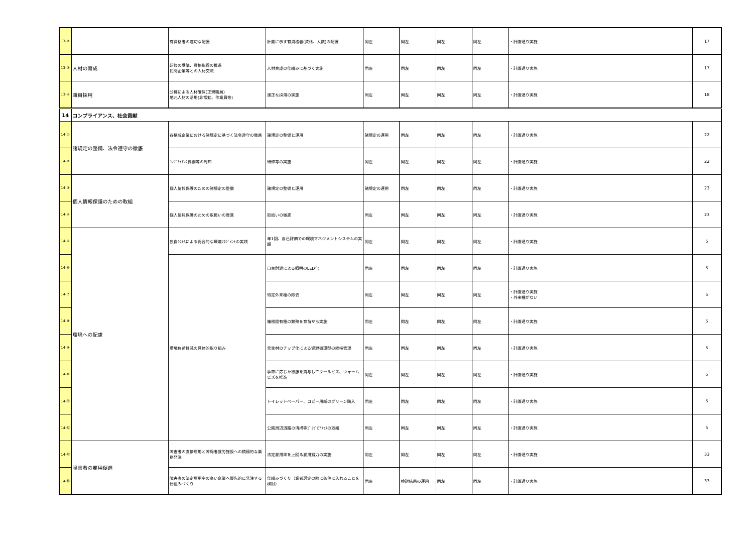| 13-② | | 有資格者の適切な配置 | 計画に示す有資格者(資格、人数)の配置 | 同左 | 同左 | 同左 | 同左 | ・計画通り実施 | 17 |
| 13-③ | 人材の育成 | 研修の受講、資格取得の推進 民間企業等との人材交流 | 人材育成の仕組みに基づく実施 | 同左 | 同左 | 同左 | 同左 | ・計画通り実施 | 17 |
| 13-④ | 職員採用 | 公募による人材確保(正規職員) 地元人材の活用(非常勤、作業員等) | 適正な採用の実施 | 同左 | 同左 | 同左 | 同左 | ・計画通り実施 | 18 |
| 14 | コンプライアンス、社会貢献 | | | | | | | | |
| 14-① | 諸規定の整備、法令遵守の徹底 | 各構成企業における諸規定に基づく法令遵守の徹底 | 諸規定の整備と運用 | 諸規定の運用 | 同左 | 同左 | 同左 | ・計画通り実施 | 22 |
| 14-② | | ｺﾝﾌﾟﾗｲｱﾝｽ要綱等の周知 | 研修等の実施 | 同左 | 同左 | 同左 | 同左 | ・計画通り実施 | 22 |
| 14-③ | 個人情報保護のための取組 | 個人情報保護のための諸規定の整備 | 諸規定の整備と運用 | 諸規定の運用 | 同左 | 同左 | 同左 | ・計画通り実施 | 23 |
| 14-④ | | 個人情報保護のための取扱いの徹底 | 取扱いの徹底 | 同左 | 同左 | 同左 | 同左 | ・計画通り実施 | 23 |
| 14-⑤ | 環境への配慮 | 独自ｼｽﾃﾑによる総合的な環境ﾏﾈｼﾞﾒﾝﾄの実践 | 年1回、自己評価での環境マネジメントシステムの実践 | 同左 | 同左 | 同左 | 同左 | ・計画通り実施 | 5 |
| 14-⑥ | | 環境負荷軽減の具体的取り組み | 自主財源による照明のLED化 | 同左 | 同左 | 同左 | 同左 | ・計画通り実施 | 5 |
| 14-⑦ | | | 特定外来種の除去 | 同左 | 同左 | 同左 | 同左 | ・計画通り実施 ・外来種がない | 5 |
| 14-⑧ | | | 箱根固有種の繁殖を育苗から実施 | 同左 | 同左 | 同左 | 同左 | ・計画通り実施 | 5 |
| 14-⑨ | | | 発生材のチップ化による資源循環型の維持管理 | 同左 | 同左 | 同左 | 同左 | ・計画通り実施 | 5 |
| 14-⑩ | | | 季節に応じた被服を貸与してクールビズ、ウォームビズを推進 | 同左 | 同左 | 同左 | 同左 | ・計画通り実施 | 5 |
| 14-⑪ | | | トイレットペーパー、コピー用紙のグリーン購入 | 同左 | 同左 | 同左 | 同左 | ・計画通り実施 | 5 |
| 14-⑫ | | | 公園周辺道路の清掃等ｺﾞﾐｾﾞﾛｱｸｾｽの取組 | 同左 | 同左 | 同左 | 同左 | ・計画通り実施 | 5 |
| 14-⑬ | 障害者の雇用促進 | 障害者の直接雇用と障碍者就労施設への積極的な業務発注 | 法定雇用率を上回る雇用努力の実施 | 同左 | 同左 | 同左 | 同左 | ・計画通り実施 | 33 |
| 14-⑭ | | 障害者の法定雇用率の高い企業へ優先的に発注する仕組みづくり | 仕組みづくり（業者選定の際に条件に入れることを検討） | 同左 | 検討結果の運用 | 同左 | 同左 | ・計画通り実施 | 33 |